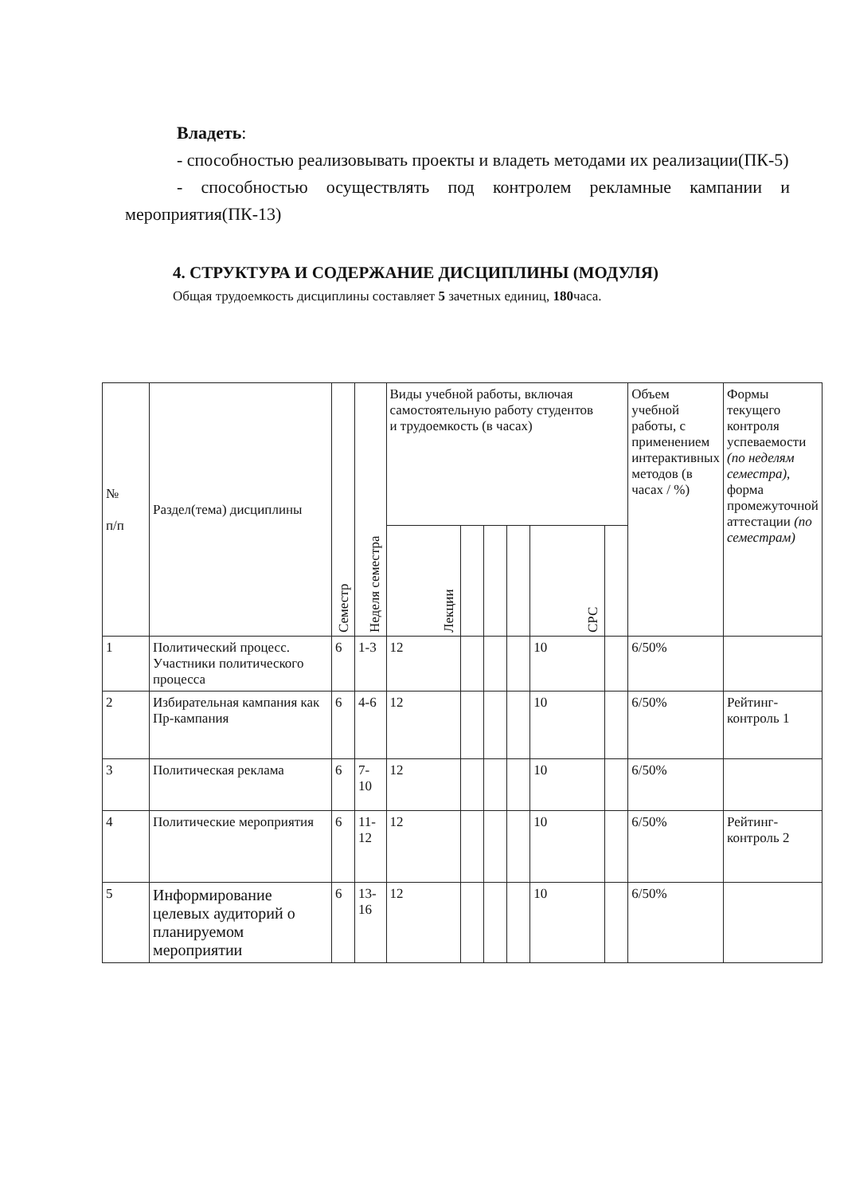Владеть:
- способностью реализовывать проекты и владеть методами их реализации(ПК-5)
- способностью осуществлять под контролем рекламные кампании и мероприятия(ПК-13)
4. СТРУКТУРА И СОДЕРЖАНИЕ ДИСЦИПЛИНЫ (МОДУЛЯ)
Общая трудоемкость дисциплины составляет 5 зачетных единиц, 180часа.
| № п/п | Раздел(тема) дисциплины | Семестр | Неделя семестра | Виды учебной работы, включая самостоятельную работу студентов и трудоемкость (в часах) | | | | | | Объем учебной работы, с применением интерактивных методов (в часах / %) | Формы текущего контроля успеваемости (по неделям семестра) , форма промежуточной аттестации (по семестрам) |
| --- | --- | --- | --- | --- | --- | --- | --- | --- | --- | --- | --- |
| | | | | Лекции | | | | СРС | | | |
| 1 | Политический процесс. Участники политического процесса | 6 | 1-3 | 12 | | | | 10 | | 6/50% | |
| 2 | Избирательная кампания как Пр-кампания | 6 | 4-6 | 12 | | | | 10 | | 6/50% | Рейтинг-контроль 1 |
| 3 | Политическая реклама | 6 | 7-10 | 12 | | | | 10 | | 6/50% | |
| 4 | Политические мероприятия | 6 | 11-12 | 12 | | | | 10 | | 6/50% | Рейтинг-контроль 2 |
| 5 | Информирование целевых аудиторий о планируемом мероприятии | 6 | 13-16 | 12 | | | | 10 | | 6/50% | |